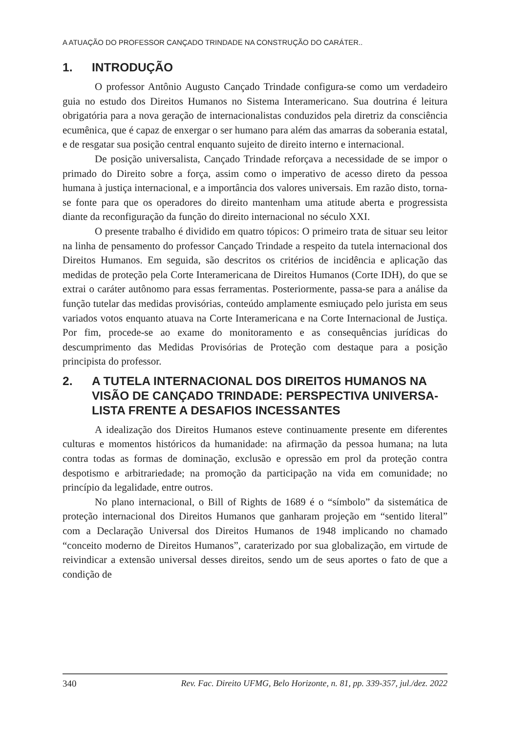A ATUAÇÃO DO PROFESSOR CANÇADO TRINDADE NA CONSTRUÇÃO DO CARÁTER..
1. INTRODUÇÃO
O professor Antônio Augusto Cançado Trindade configura-se como um verdadeiro guia no estudo dos Direitos Humanos no Sistema Interamericano. Sua doutrina é leitura obrigatória para a nova geração de internacionalistas conduzidos pela diretriz da consciência ecumênica, que é capaz de enxergar o ser humano para além das amarras da soberania estatal, e de resgatar sua posição central enquanto sujeito de direito interno e internacional.
De posição universalista, Cançado Trindade reforçava a necessidade de se impor o primado do Direito sobre a força, assim como o imperativo de acesso direto da pessoa humana à justiça internacional, e a importância dos valores universais. Em razão disto, torna-se fonte para que os operadores do direito mantenham uma atitude aberta e progressista diante da reconfiguração da função do direito internacional no século XXI.
O presente trabalho é dividido em quatro tópicos: O primeiro trata de situar seu leitor na linha de pensamento do professor Cançado Trindade a respeito da tutela internacional dos Direitos Humanos. Em seguida, são descritos os critérios de incidência e aplicação das medidas de proteção pela Corte Interamericana de Direitos Humanos (Corte IDH), do que se extrai o caráter autônomo para essas ferramentas. Posteriormente, passa-se para a análise da função tutelar das medidas provisórias, conteúdo amplamente esmiuçado pelo jurista em seus variados votos enquanto atuava na Corte Interamericana e na Corte Internacional de Justiça. Por fim, procede-se ao exame do monitoramento e as consequências jurídicas do descumprimento das Medidas Provisórias de Proteção com destaque para a posição principista do professor.
2. A TUTELA INTERNACIONAL DOS DIREITOS HUMANOS NA VISÃO DE CANÇADO TRINDADE: PERSPECTIVA UNIVERSA-LISTA FRENTE A DESAFIOS INCESSANTES
A idealização dos Direitos Humanos esteve continuamente presente em diferentes culturas e momentos históricos da humanidade: na afirmação da pessoa humana; na luta contra todas as formas de dominação, exclusão e opressão em prol da proteção contra despotismo e arbitrariedade; na promoção da participação na vida em comunidade; no princípio da legalidade, entre outros.
No plano internacional, o Bill of Rights de 1689 é o “símbolo” da sistemática de proteção internacional dos Direitos Humanos que ganharam projeção em “sentido literal” com a Declaração Universal dos Direitos Humanos de 1948 implicando no chamado “conceito moderno de Direitos Humanos”, caraterizado por sua globalização, em virtude de reivindicar a extensão universal desses direitos, sendo um de seus aportes o fato de que a condição de
340 Rev. Fac. Direito UFMG, Belo Horizonte, n. 81, pp. 339-357, jul./dez. 2022